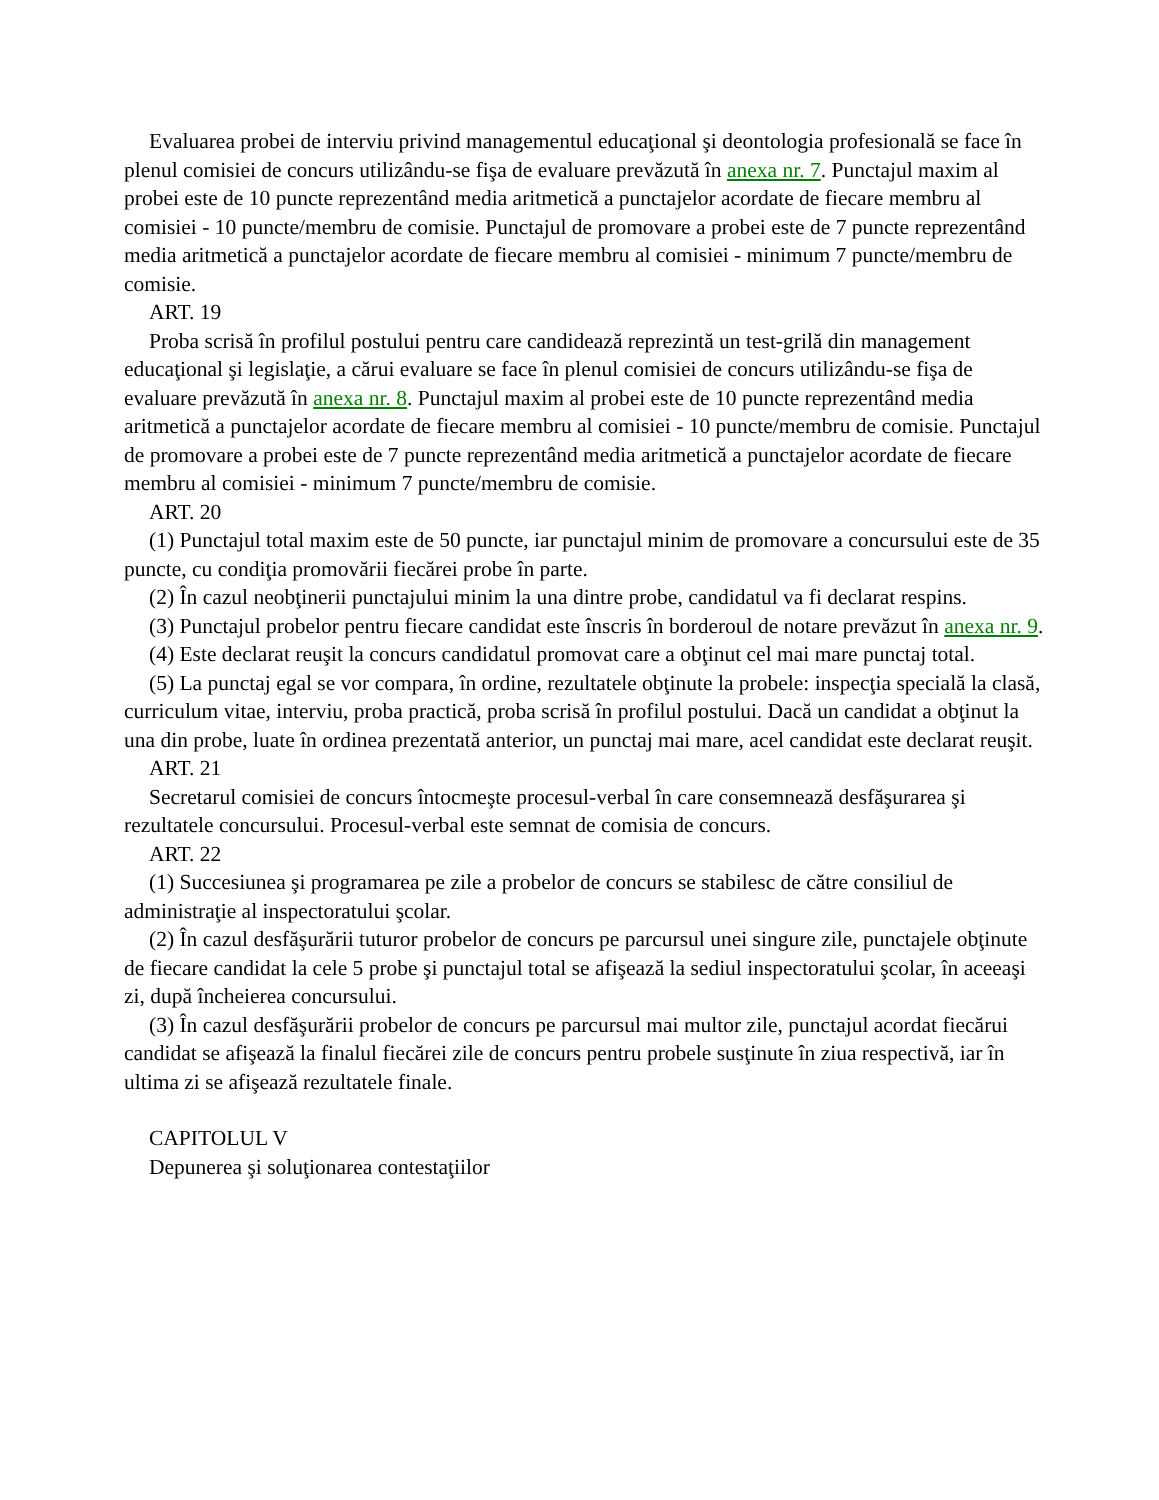Evaluarea probei de interviu privind managementul educaţional şi deontologia profesională se face în plenul comisiei de concurs utilizându-se fişa de evaluare prevăzută în anexa nr. 7. Punctajul maxim al probei este de 10 puncte reprezentând media aritmetică a punctajelor acordate de fiecare membru al comisiei - 10 puncte/membru de comisie. Punctajul de promovare a probei este de 7 puncte reprezentând media aritmetică a punctajelor acordate de fiecare membru al comisiei - minimum 7 puncte/membru de comisie.
ART. 19
Proba scrisă în profilul postului pentru care candidează reprezintă un test-grilă din management educaţional şi legislaţie, a cărui evaluare se face în plenul comisiei de concurs utilizându-se fişa de evaluare prevăzută în anexa nr. 8. Punctajul maxim al probei este de 10 puncte reprezentând media aritmetică a punctajelor acordate de fiecare membru al comisiei - 10 puncte/membru de comisie. Punctajul de promovare a probei este de 7 puncte reprezentând media aritmetică a punctajelor acordate de fiecare membru al comisiei - minimum 7 puncte/membru de comisie.
ART. 20
(1) Punctajul total maxim este de 50 puncte, iar punctajul minim de promovare a concursului este de 35 puncte, cu condiţia promovării fiecărei probe în parte.
(2) În cazul neobţinerii punctajului minim la una dintre probe, candidatul va fi declarat respins.
(3) Punctajul probelor pentru fiecare candidat este înscris în borderoul de notare prevăzut în anexa nr. 9.
(4) Este declarat reuşit la concurs candidatul promovat care a obţinut cel mai mare punctaj total.
(5) La punctaj egal se vor compara, în ordine, rezultatele obţinute la probele: inspecţia specială la clasă, curriculum vitae, interviu, proba practică, proba scrisă în profilul postului. Dacă un candidat a obţinut la una din probe, luate în ordinea prezentată anterior, un punctaj mai mare, acel candidat este declarat reuşit.
ART. 21
Secretarul comisiei de concurs întocmeşte procesul-verbal în care consemnează desfăşurarea şi rezultatele concursului. Procesul-verbal este semnat de comisia de concurs.
ART. 22
(1) Succesiunea şi programarea pe zile a probelor de concurs se stabilesc de către consiliul de administraţie al inspectoratului şcolar.
(2) În cazul desfăşurării tuturor probelor de concurs pe parcursul unei singure zile, punctajele obţinute de fiecare candidat la cele 5 probe şi punctajul total se afişează la sediul inspectoratului şcolar, în aceeaşi zi, după încheierea concursului.
(3) În cazul desfăşurării probelor de concurs pe parcursul mai multor zile, punctajul acordat fiecărui candidat se afişează la finalul fiecărei zile de concurs pentru probele susţinute în ziua respectivă, iar în ultima zi se afişează rezultatele finale.
CAPITOLUL V
Depunerea şi soluţionarea contestaţiilor